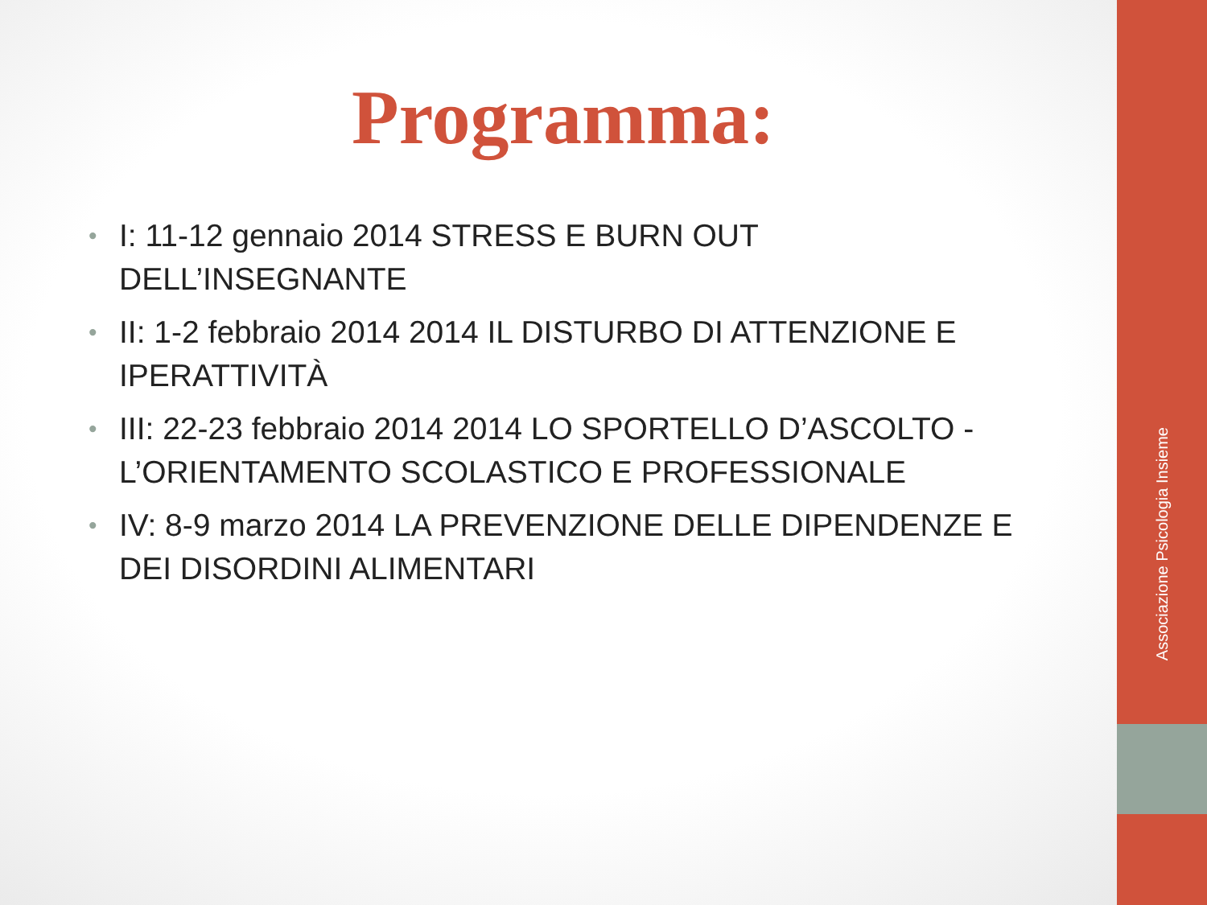Associazione Psicologia Insieme
Programma:
• I: 11-12 gennaio 2014 STRESS E BURN OUT DELL’INSEGNANTE
• II: 1-2 febbraio 2014 2014 IL DISTURBO DI ATTENZIONE E IPERATTIVITÀ
• III: 22-23 febbraio 2014 2014 LO SPORTELLO D’ASCOLTO - L’ORIENTAMENTO SCOLASTICO E PROFESSIONALE
• IV: 8-9 marzo 2014 LA PREVENZIONE DELLE DIPENDENZE E DEI DISORDINI ALIMENTARI